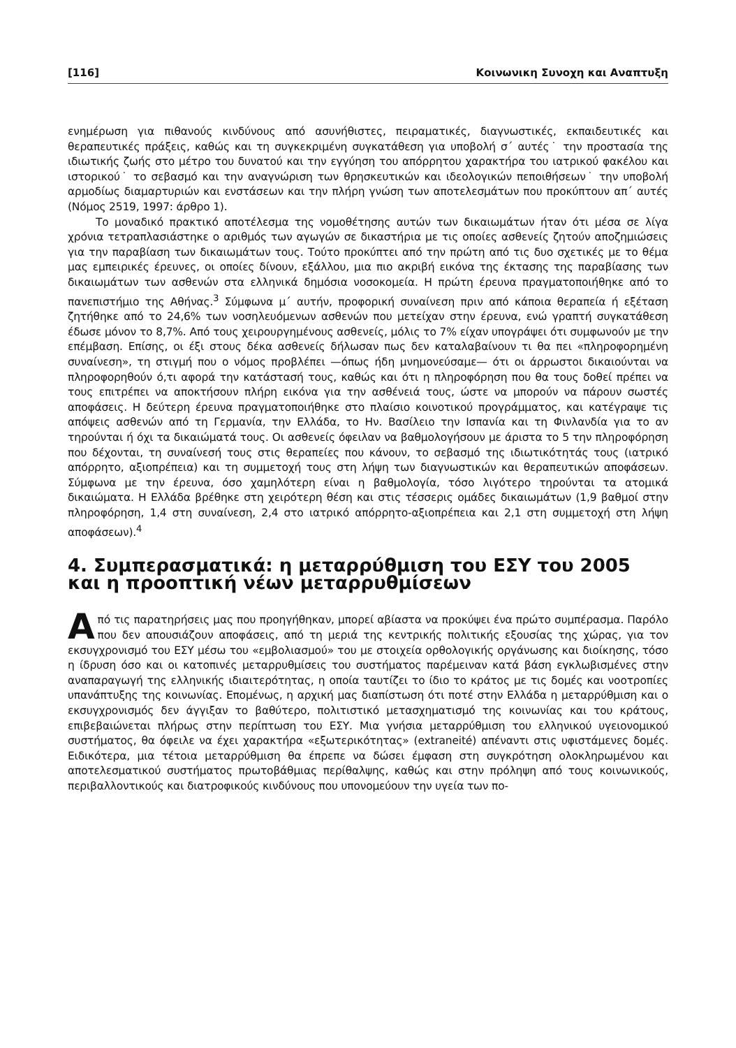[116] Κοινωνικη Συνοχη και Αναπτυξη
ενημέρωση για πιθανούς κινδύνους από ασυνήθιστες, πειραματικές, διαγνωστικές, εκπαιδευτικές και θεραπευτικές πράξεις, καθώς και τη συγκεκριμένη συγκατάθεση για υποβολή σ΄ αυτές˙ την προστασία της ιδιωτικής ζωής στο μέτρο του δυνατού και την εγγύηση του απόρρητου χαρακτήρα του ιατρικού φακέλου και ιστορικού˙ το σεβασμό και την αναγνώριση των θρησκευτικών και ιδεολογικών πεποιθήσεων˙ την υποβολή αρμοδίως διαμαρτυριών και ενστάσεων και την πλήρη γνώση των αποτελεσμάτων που προκύπτουν απ΄ αυτές (Νόμος 2519, 1997: άρθρο 1).
Το μοναδικό πρακτικό αποτέλεσμα της νομοθέτησης αυτών των δικαιωμάτων ήταν ότι μέσα σε λίγα χρόνια τετραπλασιάστηκε ο αριθμός των αγωγών σε δικαστήρια με τις οποίες ασθενείς ζητούν αποζημιώσεις για την παραβίαση των δικαιωμάτων τους. Τούτο προκύπτει από την πρώτη από τις δυο σχετικές με το θέμα μας εμπειρικές έρευνες, οι οποίες δίνουν, εξάλλου, μια πιο ακριβή εικόνα της έκτασης της παραβίασης των δικαιωμάτων των ασθενών στα ελληνικά δημόσια νοσοκομεία. Η πρώτη έρευνα πραγματοποιήθηκε από το πανεπιστήμιο της Αθήνας.<sup>3</sup> Σύμφωνα μ΄ αυτήν, προφορική συναίνεση πριν από κάποια θεραπεία ή εξέταση ζητήθηκε από το 24,6% των νοσηλευόμενων ασθενών που μετείχαν στην έρευνα, ενώ γραπτή συγκατάθεση έδωσε μόνον το 8,7%. Από τους χειρουργημένους ασθενείς, μόλις το 7% είχαν υπογράψει ότι συμφωνούν με την επέμβαση. Επίσης, οι έξι στους δέκα ασθενείς δήλωσαν πως δεν καταλαβαίνουν τι θα πει «πληροφορημένη συναίνεση», τη στιγμή που ο νόμος προβλέπει —όπως ήδη μνημονεύσαμε— ότι οι άρρωστοι δικαιούνται να πληροφορηθούν ό,τι αφορά την κατάστασή τους, καθώς και ότι η πληροφόρηση που θα τους δοθεί πρέπει να τους επιτρέπει να αποκτήσουν πλήρη εικόνα για την ασθένειά τους, ώστε να μπορούν να πάρουν σωστές αποφάσεις. Η δεύτερη έρευνα πραγματοποιήθηκε στο πλαίσιο κοινοτικού προγράμματος, και κατέγραψε τις απόψεις ασθενών από τη Γερμανία, την Ελλάδα, το Ην. Βασίλειο την Ισπανία και τη Φινλανδία για το αν τηρούνται ή όχι τα δικαιώματά τους. Οι ασθενείς όφειλαν να βαθμολογήσουν με άριστα το 5 την πληροφόρηση που δέχονται, τη συναίνεσή τους στις θεραπείες που κάνουν, το σεβασμό της ιδιωτικότητάς τους (ιατρικό απόρρητο, αξιοπρέπεια) και τη συμμετοχή τους στη λήψη των διαγνωστικών και θεραπευτικών αποφάσεων. Σύμφωνα με την έρευνα, όσο χαμηλότερη είναι η βαθμολογία, τόσο λιγότερο τηρούνται τα ατομικά δικαιώματα. Η Ελλάδα βρέθηκε στη χειρότερη θέση και στις τέσσερις ομάδες δικαιωμάτων (1,9 βαθμοί στην πληροφόρηση, 1,4 στη συναίνεση, 2,4 στο ιατρικό απόρρητο-αξιοπρέπεια και 2,1 στη συμμετοχή στη λήψη αποφάσεων).<sup>4</sup>
4. Συμπερασματικά: η μεταρρύθμιση του ΕΣΥ του 2005 και η προοπτική νέων μεταρρυθμίσεων
Από τις παρατηρήσεις μας που προηγήθηκαν, μπορεί αβίαστα να προκύψει ένα πρώτο συμπέρασμα. Παρόλο που δεν απουσιάζουν αποφάσεις, από τη μεριά της κεντρικής πολιτικής εξουσίας της χώρας, για τον εκσυγχρονισμό του ΕΣΥ μέσω του «εμβολιασμού» του με στοιχεία ορθολογικής οργάνωσης και διοίκησης, τόσο η ίδρυση όσο και οι κατοπινές μεταρρυθμίσεις του συστήματος παρέμειναν κατά βάση εγκλωβισμένες στην αναπαραγωγή της ελληνικής ιδιαιτερότητας, η οποία ταυτίζει το ίδιο το κράτος με τις δομές και νοοτροπίες υπανάπτυξης της κοινωνίας. Επομένως, η αρχική μας διαπίστωση ότι ποτέ στην Ελλάδα η μεταρρύθμιση και ο εκσυγχρονισμός δεν άγγιξαν το βαθύτερο, πολιτιστικό μετασχηματισμό της κοινωνίας και του κράτους, επιβεβαιώνεται πλήρως στην περίπτωση του ΕΣΥ. Μια γνήσια μεταρρύθμιση του ελληνικού υγειονομικού συστήματος, θα όφειλε να έχει χαρακτήρα «εξωτερικότητας» (extraneité) απέναντι στις υφιστάμενες δομές. Ειδικότερα, μια τέτοια μεταρρύθμιση θα έπρεπε να δώσει έμφαση στη συγκρότηση ολοκληρωμένου και αποτελεσματικού συστήματος πρωτοβάθμιας περίθαλψης, καθώς και στην πρόληψη από τους κοινωνικούς, περιβαλλοντικούς και διατροφικούς κινδύνους που υπονομεύουν την υγεία των πο-